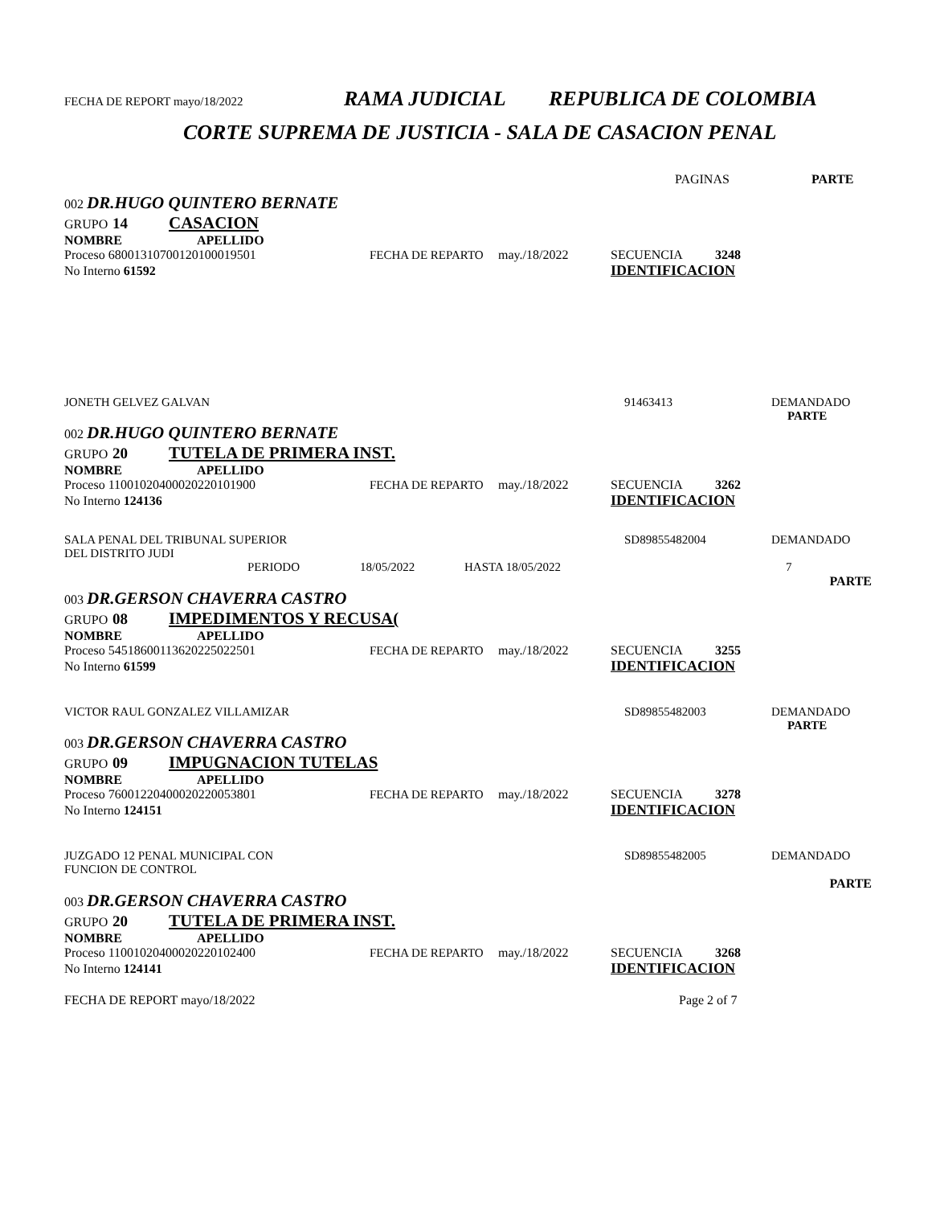FECHA DE REPORT mayo/18/2022 RAMA JUDICIAL REPUBLICA DE COLOMBIA
CORTE SUPREMA DE JUSTICIA - SALA DE CASACION PENAL
PAGINAS PARTE
002 DR.HUGO QUINTERO BERNATE
GRUPO 14 CASACION
NOMBRE APELLIDO
Proceso 68001310700120100019501 FECHA DE REPARTO may./18/2022 SECUENCIA 3248
No Interno 61592 IDENTIFICACION
JONETH GELVEZ GALVAN 91463413 DEMANDADO
PARTE
002 DR.HUGO QUINTERO BERNATE
GRUPO 20 TUTELA DE PRIMERA INST.
NOMBRE APELLIDO
Proceso 11001020400020220101900 FECHA DE REPARTO may./18/2022 SECUENCIA 3262
No Interno 124136 IDENTIFICACION
SALA PENAL DEL TRIBUNAL SUPERIOR
DEL DISTRITO JUDI SD89855482004 DEMANDADO
PERIODO 18/05/2022 HASTA 18/05/2022 7
PARTE
003 DR.GERSON CHAVERRA CASTRO
GRUPO 08 IMPEDIMENTOS Y RECUSA(
NOMBRE APELLIDO
Proceso 54518600113620225022501 FECHA DE REPARTO may./18/2022 SECUENCIA 3255
No Interno 61599 IDENTIFICACION
VICTOR RAUL GONZALEZ VILLAMIZAR SD89855482003 DEMANDADO
PARTE
003 DR.GERSON CHAVERRA CASTRO
GRUPO 09 IMPUGNACION TUTELAS
NOMBRE APELLIDO
Proceso 76001220400020220053801 FECHA DE REPARTO may./18/2022 SECUENCIA 3278
No Interno 124151 IDENTIFICACION
JUZGADO 12 PENAL MUNICIPAL CON
FUNCION DE CONTROL SD89855482005 DEMANDADO
PARTE
003 DR.GERSON CHAVERRA CASTRO
GRUPO 20 TUTELA DE PRIMERA INST.
NOMBRE APELLIDO
Proceso 11001020400020220102400 FECHA DE REPARTO may./18/2022 SECUENCIA 3268
No Interno 124141 IDENTIFICACION
FECHA DE REPORT mayo/18/2022 Page 2 of 7